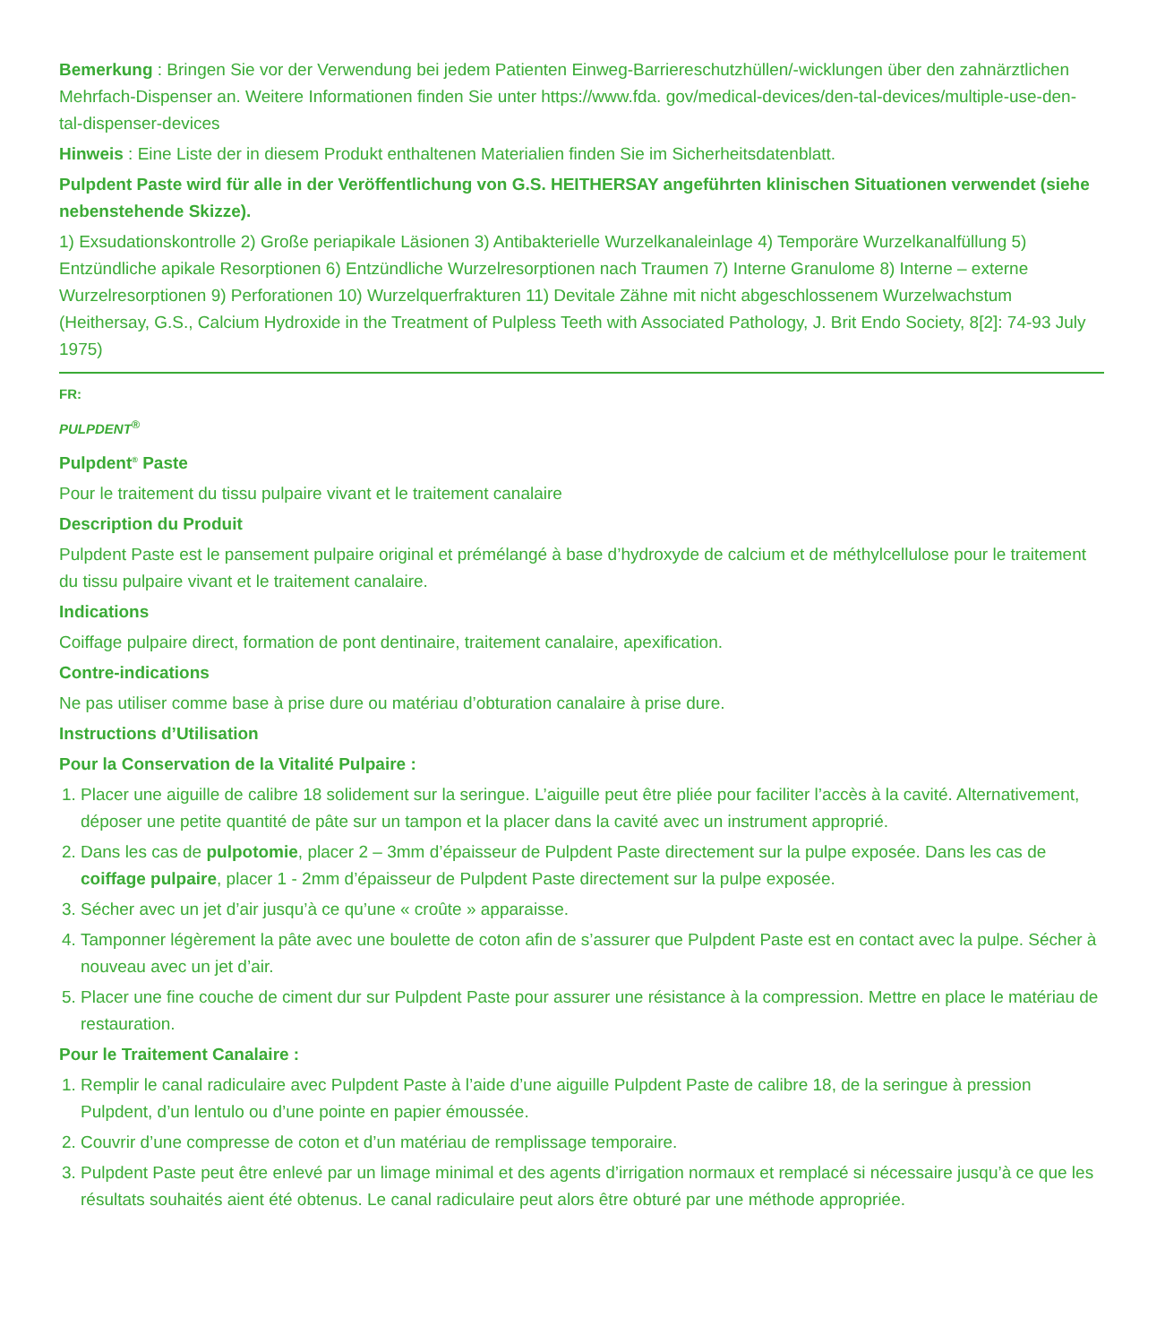Bemerkung : Bringen Sie vor der Verwendung bei jedem Patienten Einweg-Barriereschutzhüllen/-wicklungen über den zahnärztlichen Mehrfach-Dispenser an. Weitere Informationen finden Sie unter https://www.fda. gov/medical-devices/den-tal-devices/multiple-use-den- tal-dispenser-devices
Hinweis : Eine Liste der in diesem Produkt enthaltenen Materialien finden Sie im Sicherheitsdatenblatt.
Pulpdent Paste wird für alle in der Veröffentlichung von G.S. HEITHERSAY angeführten klinischen Situationen verwendet (siehe nebenstehende Skizze).
1) Exsudationskontrolle 2) Große periapikale Läsionen 3) Antibakterielle Wurzelkanaleinlage 4) Temporäre Wurzelkanalfüllung 5) Entzündliche apikale Resorptionen 6) Entzündliche Wurzelresorptionen nach Traumen 7) Interne Granulome 8) Interne – externe Wurzelresorptionen 9) Perforationen 10) Wurzelquerfrakturen 11) Devitale Zähne mit nicht abgeschlossenem Wurzelwachstum (Heithersay, G.S., Calcium Hydroxide in the Treatment of Pulpless Teeth with Associated Pathology, J. Brit Endo Society, 8[2]: 74-93 July 1975)
FR:
PULPDENT<sup>®</sup>
Pulpdent<sup>®</sup> Paste
Pour le traitement du tissu pulpaire vivant et le traitement canalaire
Description du Produit
Pulpdent Paste est le pansement pulpaire original et prémélangé à base d’hydroxyde de calcium et de méthylcellulose pour le traitement du tissu pulpaire vivant et le traitement canalaire.
Indications
Coiffage pulpaire direct, formation de pont dentinaire, traitement canalaire, apexification.
Contre-indications
Ne pas utiliser comme base à prise dure ou matériau d’obturation canalaire à prise dure.
Instructions d’Utilisation
Pour la Conservation de la Vitalité Pulpaire :
1. Placer une aiguille de calibre 18 solidement sur la seringue. L’aiguille peut être pliée pour faciliter l’accès à la cavité. Alternativement, déposer une petite quantité de pâte sur un tampon et la placer dans la cavité avec un instrument approprié.
2. Dans les cas de pulpotomie, placer 2 – 3mm d’épaisseur de Pulpdent Paste directement sur la pulpe exposée. Dans les cas de coiffage pulpaire, placer 1 - 2mm d’épaisseur de Pulpdent Paste directement sur la pulpe exposée.
3. Sécher avec un jet d’air jusqu’à ce qu’une « croûte » apparaisse.
4. Tamponner légèrement la pâte avec une boulette de coton afin de s’assurer que Pulpdent Paste est en contact avec la pulpe. Sécher à nouveau avec un jet d’air.
5. Placer une fine couche de ciment dur sur Pulpdent Paste pour assurer une résistance à la compression. Mettre en place le matériau de restauration.
Pour le Traitement Canalaire :
1. Remplir le canal radiculaire avec Pulpdent Paste à l’aide d’une aiguille Pulpdent Paste de calibre 18, de la seringue à pression Pulpdent, d’un lentulo ou d’une pointe en papier émoussée.
2. Couvrir d’une compresse de coton et d’un matériau de remplissage temporaire.
3. Pulpdent Paste peut être enlevé par un limage minimal et des agents d’irrigation normaux et remplacé si nécessaire jusqu’à ce que les résultats souhaités aient été obtenus. Le canal radiculaire peut alors être obturé par une méthode appropriée.